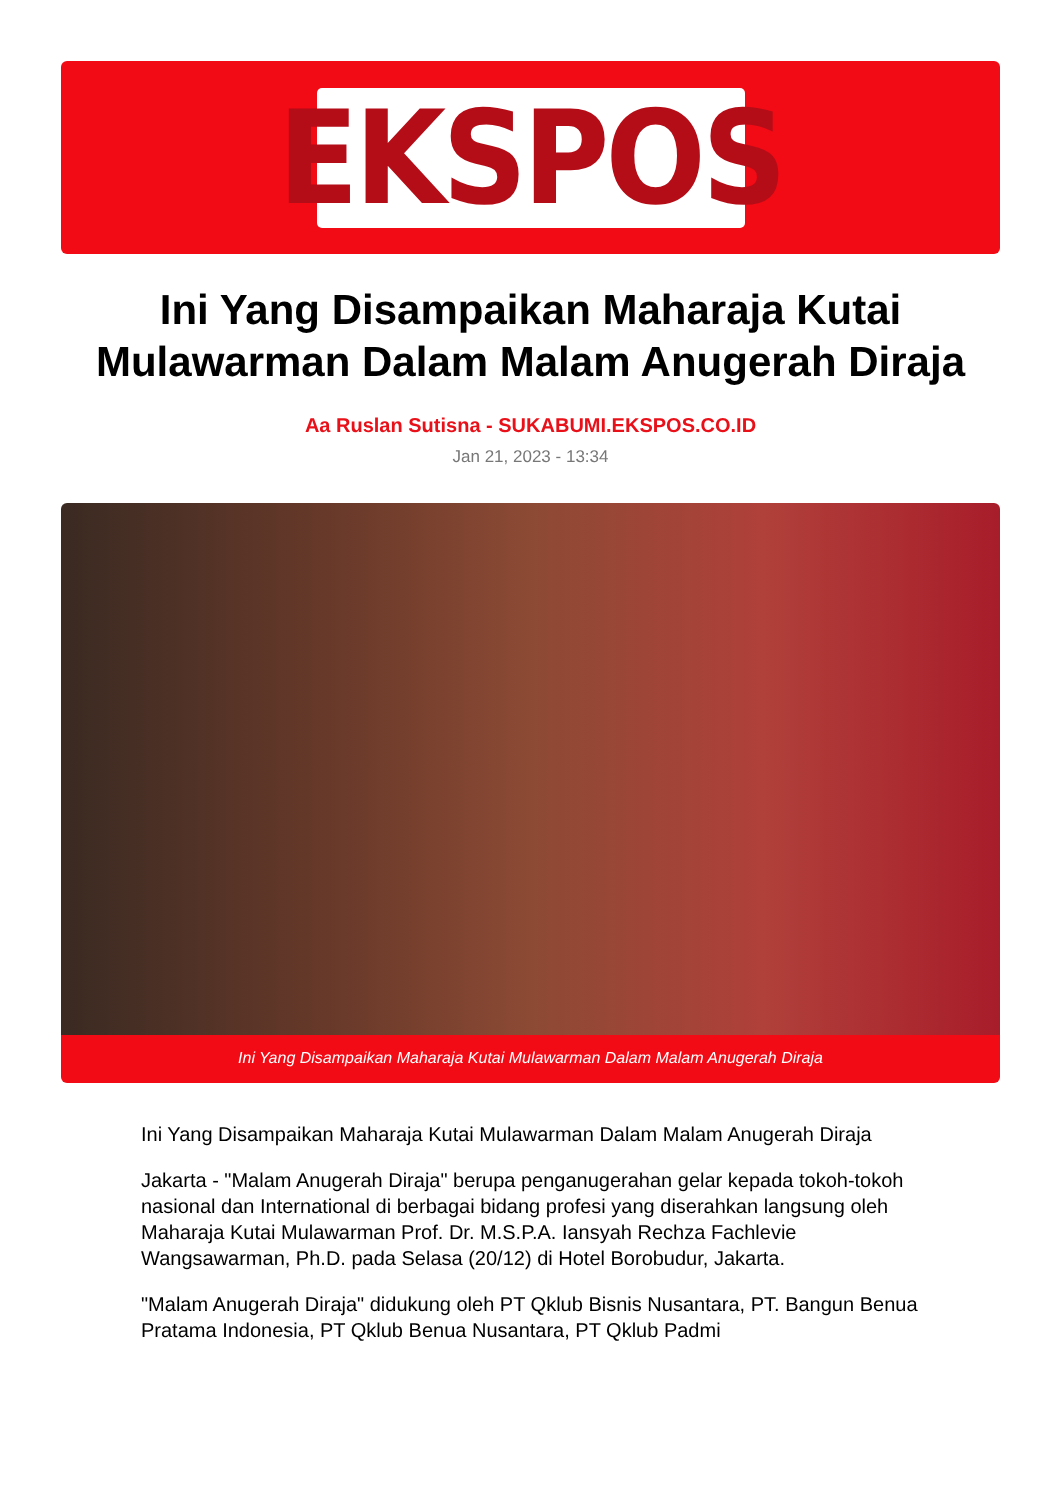EKSPOS
Ini Yang Disampaikan Maharaja Kutai Mulawarman Dalam Malam Anugerah Diraja
Aa Ruslan Sutisna - SUKABUMI.EKSPOS.CO.ID
Jan 21, 2023 - 13:34
Ini Yang Disampaikan Maharaja Kutai Mulawarman Dalam Malam Anugerah Diraja
Ini Yang Disampaikan Maharaja Kutai Mulawarman Dalam Malam Anugerah Diraja
Jakarta - "Malam Anugerah Diraja" berupa penganugerahan gelar kepada tokoh-tokoh nasional dan International di berbagai bidang profesi yang diserahkan langsung oleh Maharaja Kutai Mulawarman Prof. Dr. M.S.P.A. Iansyah Rechza Fachlevie Wangsawarman, Ph.D. pada Selasa (20/12) di Hotel Borobudur, Jakarta.
"Malam Anugerah Diraja" didukung oleh PT Qklub Bisnis Nusantara, PT. Bangun Benua Pratama Indonesia, PT Qklub Benua Nusantara, PT Qklub Padmi